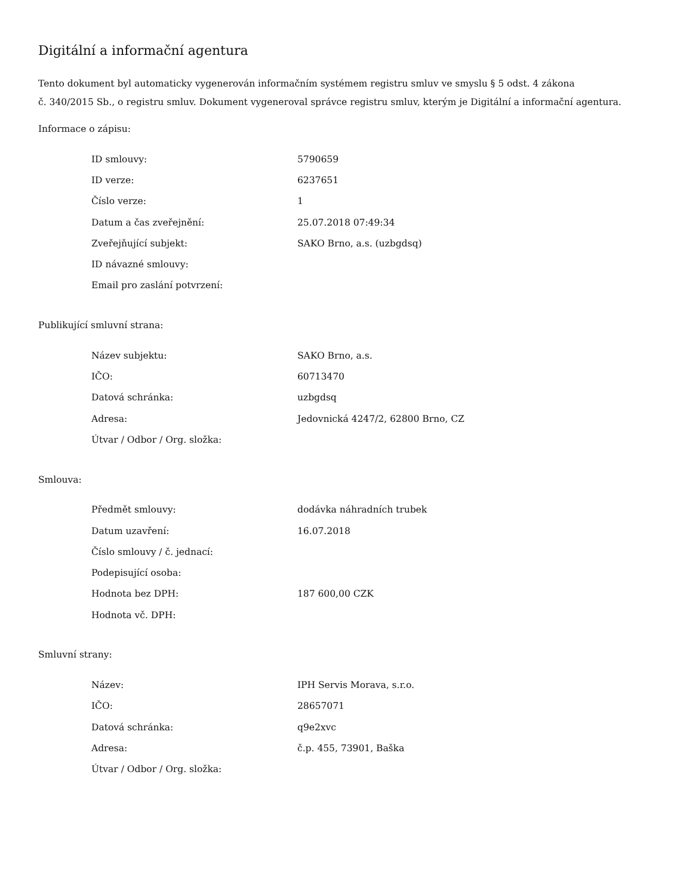Digitální a informační agentura
Tento dokument byl automaticky vygenerován informačním systémem registru smluv ve smyslu § 5 odst. 4 zákona
č. 340/2015 Sb., o registru smluv. Dokument vygeneroval správce registru smluv, kterým je Digitální a informační agentura.
Informace o zápisu:
| ID smlouvy: | 5790659 |
| ID verze: | 6237651 |
| Číslo verze: | 1 |
| Datum a čas zveřejnění: | 25.07.2018 07:49:34 |
| Zveřejňující subjekt: | SAKO Brno, a.s. (uzbgdsq) |
| ID návazné smlouvy: | |
| Email pro zaslání potvrzení: | |
Publikující smluvní strana:
| Název subjektu: | SAKO Brno, a.s. |
| IČO: | 60713470 |
| Datová schránka: | uzbgdsq |
| Adresa: | Jedovnická 4247/2, 62800 Brno, CZ |
| Útvar / Odbor / Org. složka: | |
Smlouva:
| Předmět smlouvy: | dodávka náhradních trubek |
| Datum uzavření: | 16.07.2018 |
| Číslo smlouvy / č. jednací: | |
| Podepisující osoba: | |
| Hodnota bez DPH: | 187 600,00 CZK |
| Hodnota vč. DPH: | |
Smluvní strany:
| Název: | IPH Servis Morava, s.r.o. |
| IČO: | 28657071 |
| Datová schránka: | q9e2xvc |
| Adresa: | č.p. 455, 73901, Baška |
| Útvar / Odbor / Org. složka: | |